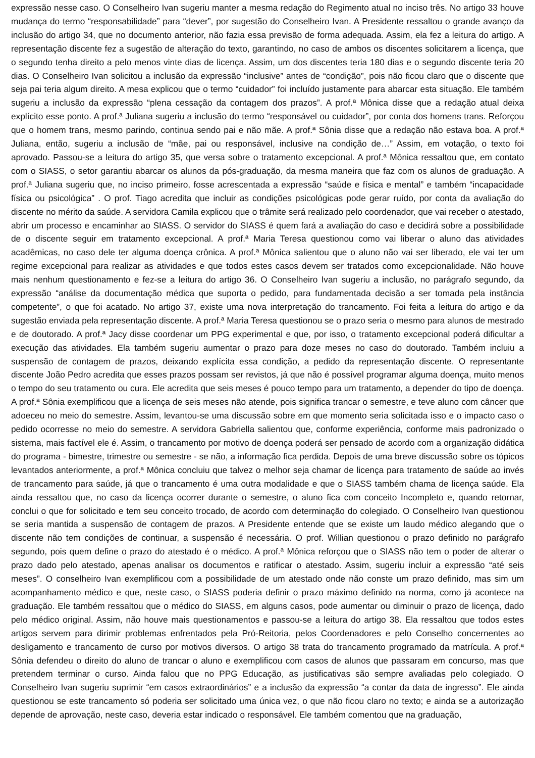expressão nesse caso. O Conselheiro Ivan sugeriu manter a mesma redação do Regimento atual no inciso três. No artigo 33 houve mudança do termo “responsabilidade” para “dever”, por sugestão do Conselheiro Ivan. A Presidente ressaltou o grande avanço da inclusão do artigo 34, que no documento anterior, não fazia essa previsão de forma adequada. Assim, ela fez a leitura do artigo. A representação discente fez a sugestão de alteração do texto, garantindo, no caso de ambos os discentes solicitarem a licença, que o segundo tenha direito a pelo menos vinte dias de licença. Assim, um dos discentes teria 180 dias e o segundo discente teria 20 dias. O Conselheiro Ivan solicitou a inclusão da expressão “inclusive” antes de “condição”, pois não ficou claro que o discente que seja pai teria algum direito. A mesa explicou que o termo “cuidador” foi incluído justamente para abarcar esta situação. Ele também sugeriu a inclusão da expressão “plena cessação da contagem dos prazos”. A prof.ª Mônica disse que a redação atual deixa explícito esse ponto. A prof.ª Juliana sugeriu a inclusão do termo “responsável ou cuidador”, por conta dos homens trans. Reforçou que o homem trans, mesmo parindo, continua sendo pai e não mãe. A prof.ª Sônia disse que a redação não estava boa. A prof.ª Juliana, então, sugeriu a inclusão de “mãe, pai ou responsável, inclusive na condição de…” Assim, em votação, o texto foi aprovado. Passou-se a leitura do artigo 35, que versa sobre o tratamento excepcional. A prof.ª Mônica ressaltou que, em contato com o SIASS, o setor garantiu abarcar os alunos da pós-graduação, da mesma maneira que faz com os alunos de graduação. A prof.ª Juliana sugeriu que, no inciso primeiro, fosse acrescentada a expressão “saúde e física e mental” e também “incapacidade física ou psicológica” . O prof. Tiago acredita que incluir as condições psicológicas pode gerar ruído, por conta da avaliação do discente no mérito da saúde. A servidora Camila explicou que o trâmite será realizado pelo coordenador, que vai receber o atestado, abrir um processo e encaminhar ao SIASS. O servidor do SIASS é quem fará a avaliação do caso e decidirá sobre a possibilidade de o discente seguir em tratamento excepcional. A prof.ª Maria Teresa questionou como vai liberar o aluno das atividades acadêmicas, no caso dele ter alguma doença crônica. A prof.ª Mônica salientou que o aluno não vai ser liberado, ele vai ter um regime excepcional para realizar as atividades e que todos estes casos devem ser tratados como excepcionalidade. Não houve mais nenhum questionamento e fez-se a leitura do artigo 36. O Conselheiro Ivan sugeriu a inclusão, no parágrafo segundo, da expressão “análise da documentação médica que suporta o pedido, para fundamentada decisão a ser tomada pela instância competente”, o que foi acatado. No artigo 37, existe uma nova interpretação do trancamento. Foi feita a leitura do artigo e da sugestão enviada pela representação discente. A prof.ª Maria Teresa questionou se o prazo seria o mesmo para alunos de mestrado e de doutorado. A prof.ª Jacy disse coordenar um PPG experimental e que, por isso, o tratamento excepcional poderá dificultar a execução das atividades. Ela também sugeriu aumentar o prazo para doze meses no caso do doutorado. Também incluiu a suspensão de contagem de prazos, deixando explícita essa condição, a pedido da representação discente. O representante discente João Pedro acredita que esses prazos possam ser revistos, já que não é possível programar alguma doença, muito menos o tempo do seu tratamento ou cura. Ele acredita que seis meses é pouco tempo para um tratamento, a depender do tipo de doença. A prof.ª Sônia exemplificou que a licença de seis meses não atende, pois significa trancar o semestre, e teve aluno com câncer que adoeceu no meio do semestre. Assim, levantou-se uma discussão sobre em que momento seria solicitada isso e o impacto caso o pedido ocorresse no meio do semestre. A servidora Gabriella salientou que, conforme experiência, conforme mais padronizado o sistema, mais factível ele é. Assim, o trancamento por motivo de doença poderá ser pensado de acordo com a organização didática do programa - bimestre, trimestre ou semestre - se não, a informação fica perdida. Depois de uma breve discussão sobre os tópicos levantados anteriormente, a prof.ª Mônica concluiu que talvez o melhor seja chamar de licença para tratamento de saúde ao invés de trancamento para saúde, já que o trancamento é uma outra modalidade e que o SIASS também chama de licença saúde. Ela ainda ressaltou que, no caso da licença ocorrer durante o semestre, o aluno fica com conceito Incompleto e, quando retornar, conclui o que for solicitado e tem seu conceito trocado, de acordo com determinação do colegiado. O Conselheiro Ivan questionou se seria mantida a suspensão de contagem de prazos. A Presidente entende que se existe um laudo médico alegando que o discente não tem condições de continuar, a suspensão é necessária. O prof. Willian questionou o prazo definido no parágrafo segundo, pois quem define o prazo do atestado é o médico. A prof.ª Mônica reforçou que o SIASS não tem o poder de alterar o prazo dado pelo atestado, apenas analisar os documentos e ratificar o atestado. Assim, sugeriu incluir a expressão “até seis meses”. O conselheiro Ivan exemplificou com a possibilidade de um atestado onde não conste um prazo definido, mas sim um acompanhamento médico e que, neste caso, o SIASS poderia definir o prazo máximo definido na norma, como já acontece na graduação. Ele também ressaltou que o médico do SIASS, em alguns casos, pode aumentar ou diminuir o prazo de licença, dado pelo médico original. Assim, não houve mais questionamentos e passou-se a leitura do artigo 38. Ela ressaltou que todos estes artigos servem para dirimir problemas enfrentados pela Pró-Reitoria, pelos Coordenadores e pelo Conselho concernentes ao desligamento e trancamento de curso por motivos diversos. O artigo 38 trata do trancamento programado da matrícula. A prof.ª Sônia defendeu o direito do aluno de trancar o aluno e exemplificou com casos de alunos que passaram em concurso, mas que pretendem terminar o curso. Ainda falou que no PPG Educação, as justificativas são sempre avaliadas pelo colegiado. O Conselheiro Ivan sugeriu suprimir “em casos extraordinários” e a inclusão da expressão “a contar da data de ingresso”. Ele ainda questionou se este trancamento só poderia ser solicitado uma única vez, o que não ficou claro no texto; e ainda se a autorização depende de aprovação, neste caso, deveria estar indicado o responsável. Ele também comentou que na graduação,